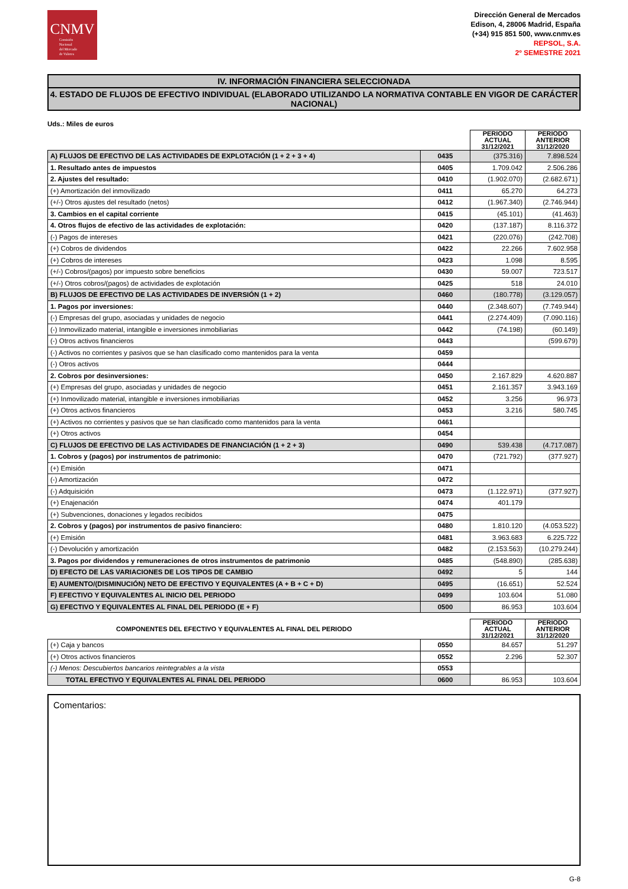CNMV
Comisión
Nacional
del Mercado
de Valores
Dirección General de Mercados
Edison, 4, 28006 Madrid, España
(+34) 915 851 500, www.cnmv.es
REPSOL, S.A.
2º SEMESTRE 2021
IV. INFORMACIÓN FINANCIERA SELECCIONADA
4. ESTADO DE FLUJOS DE EFECTIVO INDIVIDUAL (ELABORADO UTILIZANDO LA NORMATIVA CONTABLE EN VIGOR DE CARÁCTER NACIONAL)
Uds.: Miles de euros
| | | PERIODO ACTUAL 31/12/2021 | PERIODO ANTERIOR 31/12/2020 |
| --- | --- | --- | --- |
| A) FLUJOS DE EFECTIVO DE LAS ACTIVIDADES DE EXPLOTACIÓN (1 + 2 + 3 + 4) | 0435 | (375.316) | 7.898.524 |
| 1. Resultado antes de impuestos | 0405 | 1.709.042 | 2.506.286 |
| 2. Ajustes del resultado: | 0410 | (1.902.070) | (2.682.671) |
| (+) Amortización del inmovilizado | 0411 | 65.270 | 64.273 |
| (+/-) Otros ajustes del resultado (netos) | 0412 | (1.967.340) | (2.746.944) |
| 3. Cambios en el capital corriente | 0415 | (45.101) | (41.463) |
| 4. Otros flujos de efectivo de las actividades de explotación: | 0420 | (137.187) | 8.116.372 |
| (-) Pagos de intereses | 0421 | (220.076) | (242.708) |
| (+) Cobros de dividendos | 0422 | 22.266 | 7.602.958 |
| (+) Cobros de intereses | 0423 | 1.098 | 8.595 |
| (+/-) Cobros/(pagos) por impuesto sobre beneficios | 0430 | 59.007 | 723.517 |
| (+/-) Otros cobros/(pagos) de actividades de explotación | 0425 | 518 | 24.010 |
| B) FLUJOS DE EFECTIVO DE LAS ACTIVIDADES DE INVERSIÓN (1 + 2) | 0460 | (180.778) | (3.129.057) |
| 1. Pagos por inversiones: | 0440 | (2.348.607) | (7.749.944) |
| (-) Empresas del grupo, asociadas y unidades de negocio | 0441 | (2.274.409) | (7.090.116) |
| (-) Inmovilizado material, intangible e inversiones inmobiliarias | 0442 | (74.198) | (60.149) |
| (-) Otros activos financieros | 0443 | | (599.679) |
| (-) Activos no corrientes y pasivos que se han clasificado como mantenidos para la venta | 0459 | | |
| (-) Otros activos | 0444 | | |
| 2. Cobros por desinversiones: | 0450 | 2.167.829 | 4.620.887 |
| (+) Empresas del grupo, asociadas y unidades de negocio | 0451 | 2.161.357 | 3.943.169 |
| (+) Inmovilizado material, intangible e inversiones inmobiliarias | 0452 | 3.256 | 96.973 |
| (+) Otros activos financieros | 0453 | 3.216 | 580.745 |
| (+) Activos no corrientes y pasivos que se han clasificado como mantenidos para la venta | 0461 | | |
| (+) Otros activos | 0454 | | |
| C) FLUJOS DE EFECTIVO DE LAS ACTIVIDADES DE FINANCIACIÓN (1 + 2 + 3) | 0490 | 539.438 | (4.717.087) |
| 1. Cobros y (pagos) por instrumentos de patrimonio: | 0470 | (721.792) | (377.927) |
| (+) Emisión | 0471 | | |
| (-) Amortización | 0472 | | |
| (-) Adquisición | 0473 | (1.122.971) | (377.927) |
| (+) Enajenación | 0474 | 401.179 | |
| (+) Subvenciones, donaciones y legados recibidos | 0475 | | |
| 2. Cobros y (pagos) por instrumentos de pasivo financiero: | 0480 | 1.810.120 | (4.053.522) |
| (+) Emisión | 0481 | 3.963.683 | 6.225.722 |
| (-) Devolución y amortización | 0482 | (2.153.563) | (10.279.244) |
| 3. Pagos por dividendos y remuneraciones de otros instrumentos de patrimonio | 0485 | (548.890) | (285.638) |
| D) EFECTO DE LAS VARIACIONES DE LOS TIPOS DE CAMBIO | 0492 | 5 | 144 |
| E) AUMENTO/(DISMINUCIÓN) NETO DE EFECTIVO Y EQUIVALENTES (A + B + C + D) | 0495 | (16.651) | 52.524 |
| F) EFECTIVO Y EQUIVALENTES AL INICIO DEL PERIODO | 0499 | 103.604 | 51.080 |
| G) EFECTIVO Y EQUIVALENTES AL FINAL DEL PERIODO (E + F) | 0500 | 86.953 | 103.604 |
| COMPONENTES DEL EFECTIVO Y EQUIVALENTES AL FINAL DEL PERIODO | | PERIODO ACTUAL 31/12/2021 | PERIODO ANTERIOR 31/12/2020 |
| --- | --- | --- | --- |
| (+) Caja y bancos | 0550 | 84.657 | 51.297 |
| (+) Otros activos financieros | 0552 | 2.296 | 52.307 |
| (-) Menos: Descubiertos bancarios reintegrables a la vista | 0553 | | |
| TOTAL EFECTIVO Y EQUIVALENTES AL FINAL DEL PERIODO | 0600 | 86.953 | 103.604 |
Comentarios:
G-8